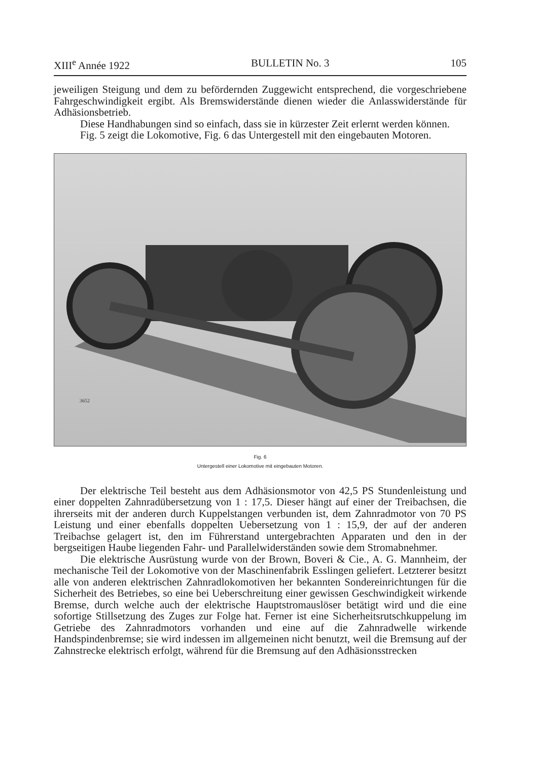XIII<sup>e</sup> Année 1922 BULLETIN No. 3 105
jeweiligen Steigung und dem zu befördernden Zuggewicht entsprechend, die vorgeschriebene Fahrgeschwindigkeit ergibt. Als Bremswiderstände dienen wieder die Anlasswiderstände für Adhäsionsbetrieb.
Diese Handhabungen sind so einfach, dass sie in kürzester Zeit erlernt werden können.
Fig. 5 zeigt die Lokomotive, Fig. 6 das Untergestell mit den eingebauten Motoren.
3652
Fig. 6
Untergestell einer Lokomotive mit eingebauten Motoren.
Der elektrische Teil besteht aus dem Adhäsionsmotor von 42,5 PS Stundenleistung und einer doppelten Zahnradübersetzung von 1 : 17,5. Dieser hängt auf einer der Treibachsen, die ihrerseits mit der anderen durch Kuppelstangen verbunden ist, dem Zahnradmotor von 70 PS Leistung und einer ebenfalls doppelten Uebersetzung von 1 : 15,9, der auf der anderen Treibachse gelagert ist, den im Führerstand untergebrachten Apparaten und den in der bergseitigen Haube liegenden Fahr- und Parallelwiderständen sowie dem Stromabnehmer.
Die elektrische Ausrüstung wurde von der Brown, Boveri & Cie., A. G. Mannheim, der mechanische Teil der Lokomotive von der Maschinenfabrik Esslingen geliefert. Letzterer besitzt alle von anderen elektrischen Zahnradlokomotiven her bekannten Sondereinrichtungen für die Sicherheit des Betriebes, so eine bei Ueberschreitung einer gewissen Geschwindigkeit wirkende Bremse, durch welche auch der elektrische Hauptstromauslöser betätigt wird und die eine sofortige Stillsetzung des Zuges zur Folge hat. Ferner ist eine Sicherheitsrutschkuppelung im Getriebe des Zahnradmotors vorhanden und eine auf die Zahnradwelle wirkende Handspindenbremse; sie wird indessen im allgemeinen nicht benutzt, weil die Bremsung auf der Zahnstrecke elektrisch erfolgt, während für die Bremsung auf den Adhäsionsstrecken